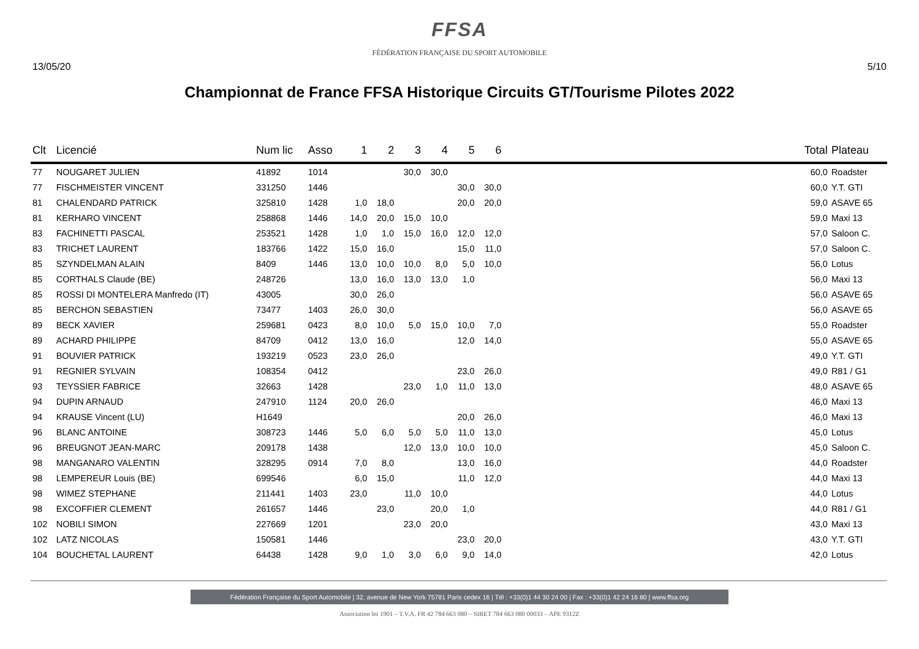FFSA
FÉDÉRATION FRANÇAISE DU SPORT AUTOMOBILE
13/05/20 5/10
Championnat de France FFSA Historique Circuits GT/Tourisme Pilotes 2022
| Clt | Licencié | Num lic | Asso | 1 | 2 | 3 | 4 | 5 | 6 | | Total | Plateau |
| --- | --- | --- | --- | --- | --- | --- | --- | --- | --- | --- | --- | --- |
| 77 | NOUGARET JULIEN | 41892 | 1014 | | | 30,0 | 30,0 | | | | 60,0 | Roadster |
| 77 | FISCHMEISTER VINCENT | 331250 | 1446 | | | | | 30,0 | 30,0 | | 60,0 | Y.T. GTI |
| 81 | CHALENDARD PATRICK | 325810 | 1428 | 1,0 | 18,0 | | | 20,0 | 20,0 | | 59,0 | ASAVE 65 |
| 81 | KERHARO VINCENT | 258868 | 1446 | 14,0 | 20,0 | 15,0 | 10,0 | | | | 59,0 | Maxi 13 |
| 83 | FACHINETTI PASCAL | 253521 | 1428 | 1,0 | 1,0 | 15,0 | 16,0 | 12,0 | 12,0 | | 57,0 | Saloon C. |
| 83 | TRICHET LAURENT | 183766 | 1422 | 15,0 | 16,0 | | | 15,0 | 11,0 | | 57,0 | Saloon C. |
| 85 | SZYNDELMAN ALAIN | 8409 | 1446 | 13,0 | 10,0 | 10,0 | 8,0 | 5,0 | 10,0 | | 56,0 | Lotus |
| 85 | CORTHALS Claude (BE) | 248726 | | 13,0 | 16,0 | 13,0 | 13,0 | 1,0 | | | 56,0 | Maxi 13 |
| 85 | ROSSI DI MONTELERA Manfredo (IT) | 43005 | | 30,0 | 26,0 | | | | | | 56,0 | ASAVE 65 |
| 85 | BERCHON SEBASTIEN | 73477 | 1403 | 26,0 | 30,0 | | | | | | 56,0 | ASAVE 65 |
| 89 | BECK XAVIER | 259681 | 0423 | 8,0 | 10,0 | 5,0 | 15,0 | 10,0 | 7,0 | | 55,0 | Roadster |
| 89 | ACHARD PHILIPPE | 84709 | 0412 | 13,0 | 16,0 | | | 12,0 | 14,0 | | 55,0 | ASAVE 65 |
| 91 | BOUVIER PATRICK | 193219 | 0523 | 23,0 | 26,0 | | | | | | 49,0 | Y.T. GTI |
| 91 | REGNIER SYLVAIN | 108354 | 0412 | | | | | 23,0 | 26,0 | | 49,0 | R81 / G1 |
| 93 | TEYSSIER FABRICE | 32663 | 1428 | | | 23,0 | 1,0 | 11,0 | 13,0 | | 48,0 | ASAVE 65 |
| 94 | DUPIN ARNAUD | 247910 | 1124 | 20,0 | 26,0 | | | | | | 46,0 | Maxi 13 |
| 94 | KRAUSE Vincent (LU) | H1649 | | | | | | 20,0 | 26,0 | | 46,0 | Maxi 13 |
| 96 | BLANC ANTOINE | 308723 | 1446 | 5,0 | 6,0 | 5,0 | 5,0 | 11,0 | 13,0 | | 45,0 | Lotus |
| 96 | BREUGNOT JEAN-MARC | 209178 | 1438 | | | 12,0 | 13,0 | 10,0 | 10,0 | | 45,0 | Saloon C. |
| 98 | MANGANARO VALENTIN | 328295 | 0914 | 7,0 | 8,0 | | | 13,0 | 16,0 | | 44,0 | Roadster |
| 98 | LEMPEREUR Louis (BE) | 699546 | | 6,0 | 15,0 | | | 11,0 | 12,0 | | 44,0 | Maxi 13 |
| 98 | WIMEZ STEPHANE | 211441 | 1403 | 23,0 | | 11,0 | 10,0 | | | | 44,0 | Lotus |
| 98 | EXCOFFIER CLEMENT | 261657 | 1446 | | 23,0 | | 20,0 | 1,0 | | | 44,0 | R81 / G1 |
| 102 | NOBILI SIMON | 227669 | 1201 | | | 23,0 | 20,0 | | | | 43,0 | Maxi 13 |
| 102 | LATZ NICOLAS | 150581 | 1446 | | | | | 23,0 | 20,0 | | 43,0 | Y.T. GTI |
| 104 | BOUCHETAL LAURENT | 64438 | 1428 | 9,0 | 1,0 | 3,0 | 6,0 | 9,0 | 14,0 | | 42,0 | Lotus |
Fédération Française du Sport Automobile | 32, avenue de New York 75781 Paris cedex 16 | Tél : +33(0)1 44 30 24 00 | Fax : +33(0)1 42 24 16 80 | www.ffsa.org
Association loi 1901 – T.V.A. FR 42 784 663 080 – SIRET 784 663 080 00033 – APE 9312Z